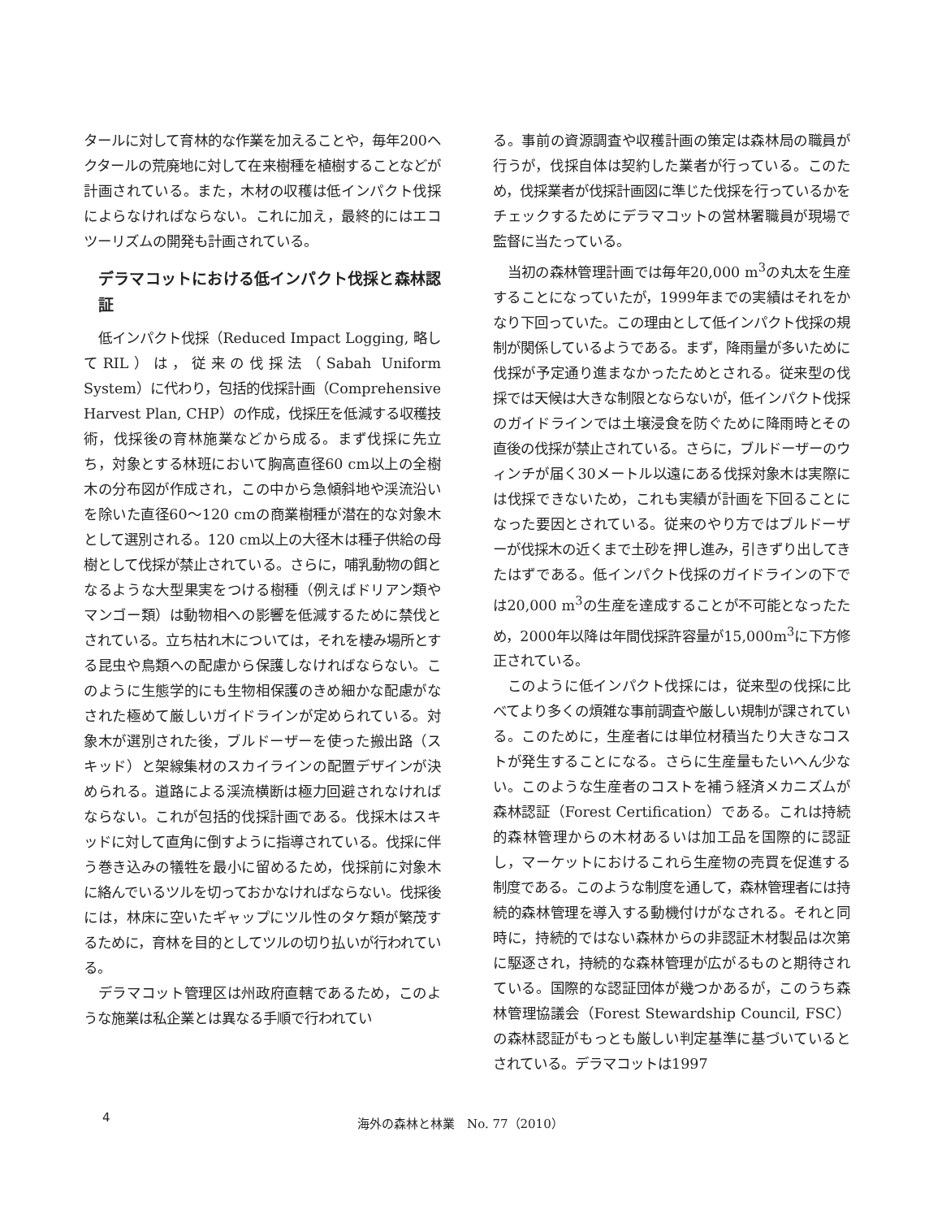タールに対して育林的な作業を加えることや，毎年200ヘクタールの荒廃地に対して在来樹種を植樹することなどが計画されている。また，木材の収穫は低インパクト伐採によらなければならない。これに加え，最終的にはエコツーリズムの開発も計画されている。
デラマコットにおける低インパクト伐採と森林認証
低インパクト伐採（Reduced Impact Logging, 略してRIL）は，従来の伐採法（Sabah Uniform System）に代わり，包括的伐採計画（Comprehensive Harvest Plan, CHP）の作成，伐採圧を低減する収穫技術，伐採後の育林施業などから成る。まず伐採に先立ち，対象とする林班において胸高直径60 cm以上の全樹木の分布図が作成され，この中から急傾斜地や渓流沿いを除いた直径60〜120 cmの商業樹種が潜在的な対象木として選別される。120 cm以上の大径木は種子供給の母樹として伐採が禁止されている。さらに，哺乳動物の餌となるような大型果実をつける樹種（例えばドリアン類やマンゴー類）は動物相への影響を低減するために禁伐とされている。立ち枯れ木については，それを棲み場所とする昆虫や鳥類への配慮から保護しなければならない。このように生態学的にも生物相保護のきめ細かな配慮がなされた極めて厳しいガイドラインが定められている。対象木が選別された後，ブルドーザーを使った搬出路（スキッド）と架線集材のスカイラインの配置デザインが決められる。道路による渓流横断は極力回避されなければならない。これが包括的伐採計画である。伐採木はスキッドに対して直角に倒すように指導されている。伐採に伴う巻き込みの犠牲を最小に留めるため，伐採前に対象木に絡んでいるツルを切っておかなければならない。伐採後には，林床に空いたギャップにツル性のタケ類が繁茂するために，育林を目的としてツルの切り払いが行われている。
デラマコット管理区は州政府直轄であるため，このような施業は私企業とは異なる手順で行われてい
る。事前の資源調査や収穫計画の策定は森林局の職員が行うが，伐採自体は契約した業者が行っている。このため，伐採業者が伐採計画図に準じた伐採を行っているかをチェックするためにデラマコットの営林署職員が現場で監督に当たっている。
当初の森林管理計画では毎年20,000 m<sup>3</sup>の丸太を生産することになっていたが，1999年までの実績はそれをかなり下回っていた。この理由として低インパクト伐採の規制が関係しているようである。まず，降雨量が多いために伐採が予定通り進まなかったためとされる。従来型の伐採では天候は大きな制限とならないが，低インパクト伐採のガイドラインでは土壌浸食を防ぐために降雨時とその直後の伐採が禁止されている。さらに，ブルドーザーのウィンチが届く30メートル以遠にある伐採対象木は実際には伐採できないため，これも実績が計画を下回ることになった要因とされている。従来のやり方ではブルドーザーが伐採木の近くまで土砂を押し進み，引きずり出してきたはずである。低インパクト伐採のガイドラインの下では20,000 m<sup>3</sup>の生産を達成することが不可能となったため，2000年以降は年間伐採許容量が15,000m<sup>3</sup>に下方修正されている。
このように低インパクト伐採には，従来型の伐採に比べてより多くの煩雑な事前調査や厳しい規制が課されている。このために，生産者には単位材積当たり大きなコストが発生することになる。さらに生産量もたいへん少ない。このような生産者のコストを補う経済メカニズムが森林認証（Forest Certification）である。これは持続的森林管理からの木材あるいは加工品を国際的に認証し，マーケットにおけるこれら生産物の売買を促進する制度である。このような制度を通して，森林管理者には持続的森林管理を導入する動機付けがなされる。それと同時に，持続的ではない森林からの非認証木材製品は次第に駆逐され，持続的な森林管理が広がるものと期待されている。国際的な認証団体が幾つかあるが，このうち森林管理協議会（Forest Stewardship Council, FSC）の森林認証がもっとも厳しい判定基準に基づいているとされている。デラマコットは1997
4 海外の森林と林業　No. 77（2010）